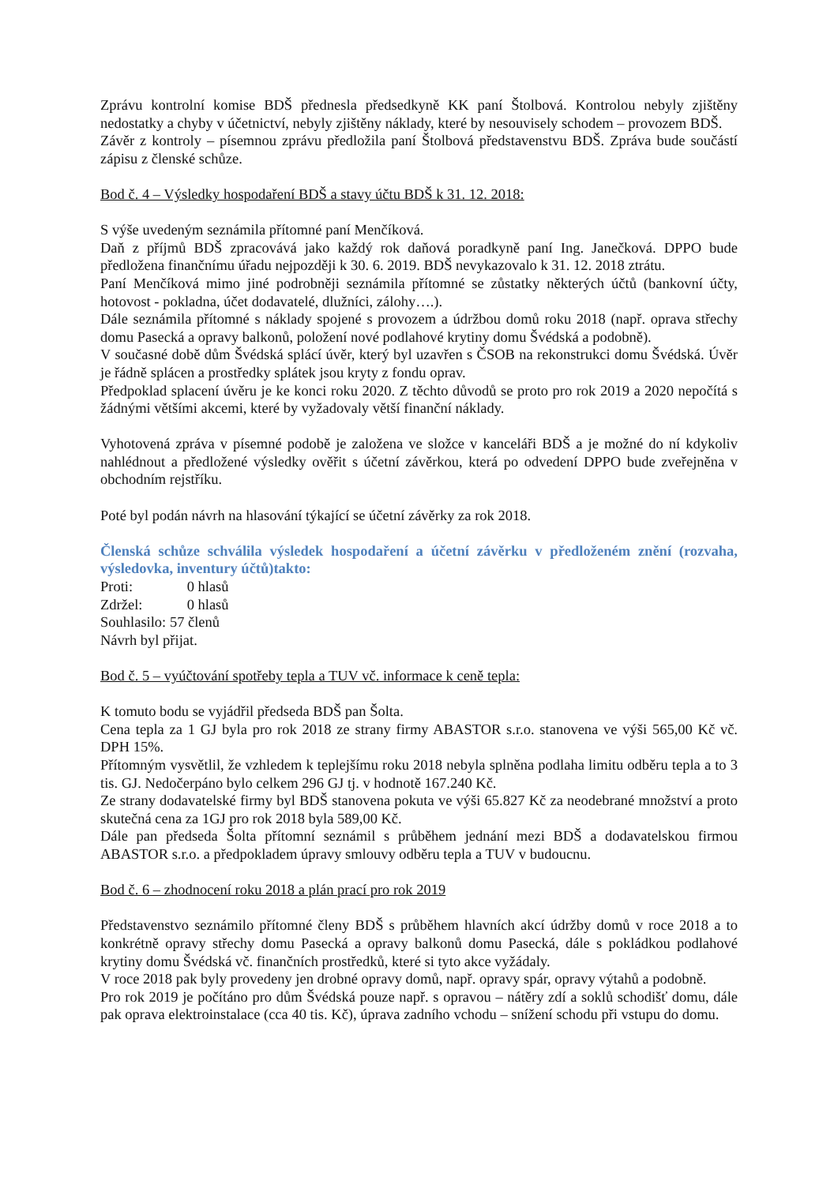Zprávu kontrolní komise BDŠ přednesla předsedkyně KK paní Štolbová. Kontrolou nebyly zjištěny nedostatky a chyby v účetnictví, nebyly zjištěny náklady, které by nesouvisely schodem – provozem BDŠ.
Závěr z kontroly – písemnou zprávu předložila paní Štolbová představenstvu BDŠ. Zpráva bude součástí zápisu z členské schůze.
Bod č. 4 – Výsledky hospodaření BDŠ a stavy účtu BDŠ k 31. 12. 2018:
S výše uvedeným seznámila přítomné paní Menčíková.
Daň z příjmů BDŠ zpracovává jako každý rok daňová poradkyně paní Ing. Janečková. DPPO bude předložena finančnímu úřadu nejpozději k 30. 6. 2019. BDŠ nevykazovalo k 31. 12. 2018 ztrátu.
Paní Menčíková mimo jiné podrobněji seznámila přítomné se zůstatky některých účtů (bankovní účty, hotovost - pokladna, účet dodavatelé, dlužníci, zálohy….).
Dále seznámila přítomné s náklady spojené s provozem a údržbou domů roku 2018 (např. oprava střechy domu Pasecká a opravy balkonů, položení nové podlahové krytiny domu Švédská a podobně).
V současné době dům Švédská splácí úvěr, který byl uzavřen s ČSOB na rekonstrukci domu Švédská. Úvěr je řádně splácen a prostředky splátek jsou kryty z fondu oprav.
Předpoklad splacení úvěru je ke konci roku 2020. Z těchto důvodů se proto pro rok 2019 a 2020 nepočítá s žádnými většími akcemi, které by vyžadovaly větší finanční náklady.
Vyhotovená zpráva v písemné podobě je založena ve složce v kanceláři BDŠ a je možné do ní kdykoliv nahlédnout a předložené výsledky ověřit s účetní závěrkou, která po odvedení DPPO bude zveřejněna v obchodním rejstříku.
Poté byl podán návrh na hlasování týkající se účetní závěrky za rok 2018.
Členská schůze schválila výsledek hospodaření a účetní závěrku v předloženém znění (rozvaha, výsledovka, inventury účtů)takto:
Proti: 0 hlasů
Zdržel: 0 hlasů
Souhlasilo: 57 členů
Návrh byl přijat.
Bod č. 5 – vyúčtování spotřeby tepla a TUV vč. informace k ceně tepla:
K tomuto bodu se vyjádřil předseda BDŠ pan Šolta.
Cena tepla za 1 GJ byla pro rok 2018 ze strany firmy ABASTOR s.r.o. stanovena ve výši 565,00 Kč vč. DPH 15%.
Přítomným vysvětlil, že vzhledem k teplejšímu roku 2018 nebyla splněna podlaha limitu odběru tepla a to 3 tis. GJ. Nedočerpáno bylo celkem 296 GJ tj. v hodnotě 167.240 Kč.
Ze strany dodavatelské firmy byl BDŠ stanovena pokuta ve výši 65.827 Kč za neodebrané množství a proto skutečná cena za 1GJ pro rok 2018 byla 589,00 Kč.
Dále pan předseda Šolta přítomní seznámil s průběhem jednání mezi BDŠ a dodavatelskou firmou ABASTOR s.r.o. a předpokladem úpravy smlouvy odběru tepla a TUV v budoucnu.
Bod č. 6 – zhodnocení roku 2018 a plán prací pro rok 2019
Představenstvo seznámilo přítomné členy BDŠ s průběhem hlavních akcí údržby domů v roce 2018 a to konkrétně opravy střechy domu Pasecká a opravy balkonů domu Pasecká, dále s pokládkou podlahové krytiny domu Švédská vč. finančních prostředků, které si tyto akce vyžádaly.
V roce 2018 pak byly provedeny jen drobné opravy domů, např. opravy spár, opravy výtahů a podobně.
Pro rok 2019 je počítáno pro dům Švédská pouze např. s opravou – nátěry zdí a soklů schodišť domu, dále pak oprava elektroinstalace (cca 40 tis. Kč), úprava zadního vchodu – snížení schodu při vstupu do domu.